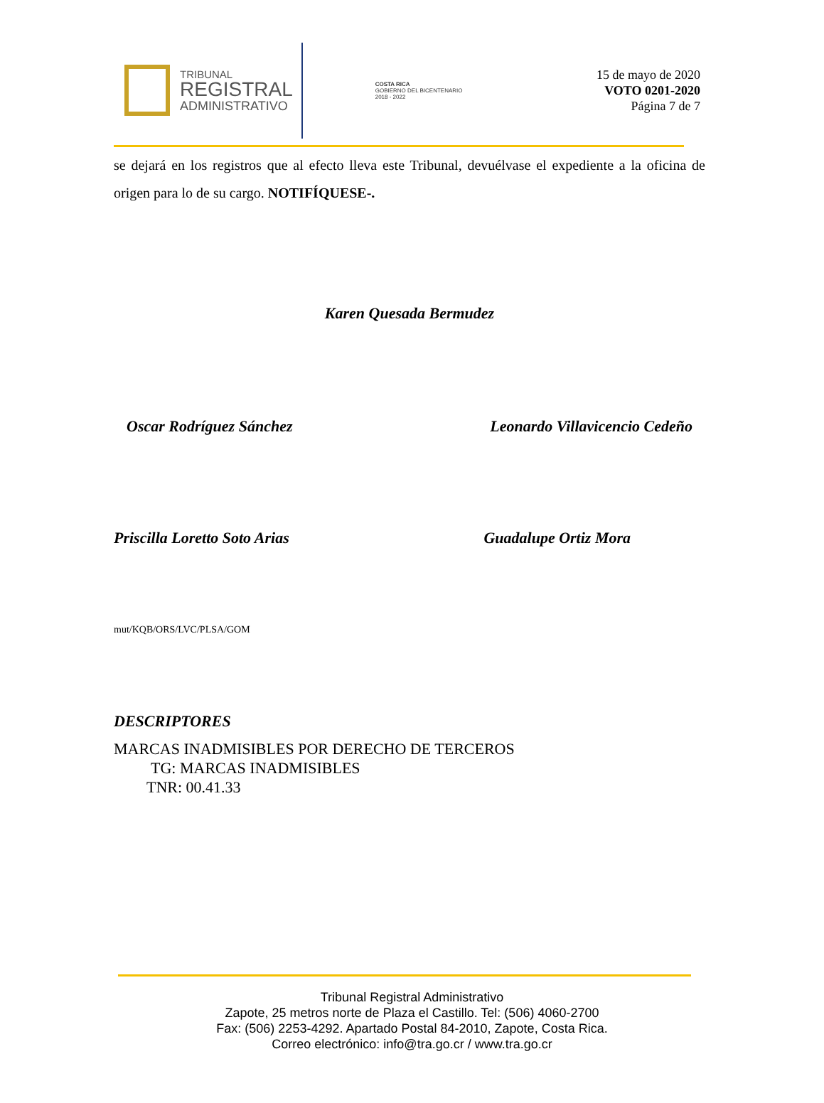TRIBUNAL
REGISTRAL
ADMINISTRATIVO
COSTA RICA
GOBIERNO DEL BICENTENARIO
2018 - 2022
15 de mayo de 2020
VOTO 0201-2020
Página 7 de 7
se dejará en los registros que al efecto lleva este Tribunal, devuélvase el expediente a la oficina de origen para lo de su cargo. NOTIFÍQUESE-.
Karen Quesada Bermudez
Oscar Rodríguez Sánchez Leonardo Villavicencio Cedeño
Priscilla Loretto Soto Arias Guadalupe Ortiz Mora
mut/KQB/ORS/LVC/PLSA/GOM
DESCRIPTORES
MARCAS INADMISIBLES POR DERECHO DE TERCEROS
TG: MARCAS INADMISIBLES
TNR: 00.41.33
Tribunal Registral Administrativo
Zapote, 25 metros norte de Plaza el Castillo. Tel: (506) 4060-2700
Fax: (506) 2253-4292. Apartado Postal 84-2010, Zapote, Costa Rica.
Correo electrónico: info@tra.go.cr / www.tra.go.cr